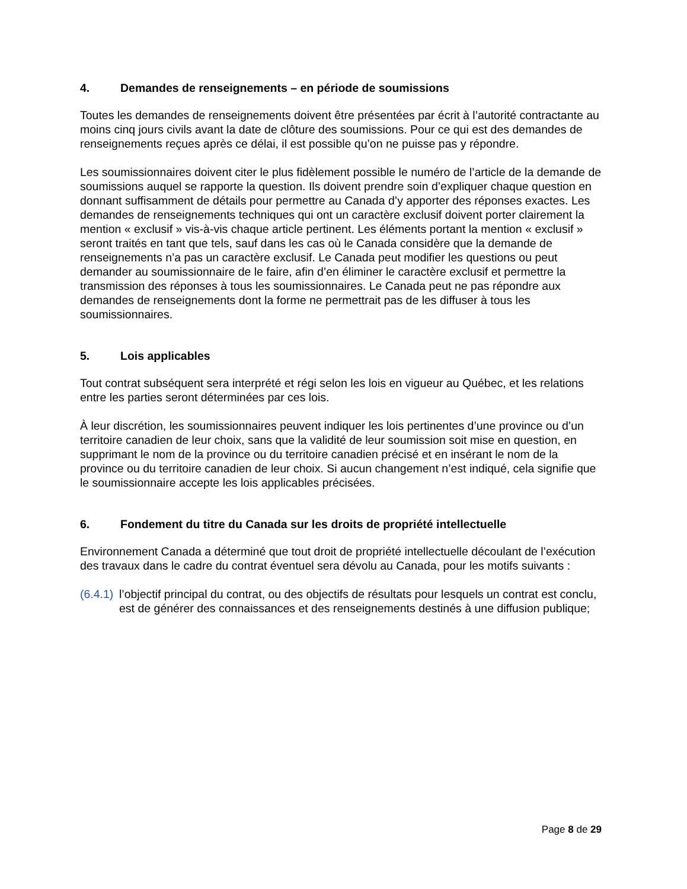4. Demandes de renseignements – en période de soumissions
Toutes les demandes de renseignements doivent être présentées par écrit à l’autorité contractante au moins cinq jours civils avant la date de clôture des soumissions. Pour ce qui est des demandes de renseignements reçues après ce délai, il est possible qu’on ne puisse pas y répondre.
Les soumissionnaires doivent citer le plus fidèlement possible le numéro de l’article de la demande de soumissions auquel se rapporte la question. Ils doivent prendre soin d’expliquer chaque question en donnant suffisamment de détails pour permettre au Canada d’y apporter des réponses exactes. Les demandes de renseignements techniques qui ont un caractère exclusif doivent porter clairement la mention « exclusif » vis-à-vis chaque article pertinent. Les éléments portant la mention « exclusif » seront traités en tant que tels, sauf dans les cas où le Canada considère que la demande de renseignements n’a pas un caractère exclusif. Le Canada peut modifier les questions ou peut demander au soumissionnaire de le faire, afin d’en éliminer le caractère exclusif et permettre la transmission des réponses à tous les soumissionnaires. Le Canada peut ne pas répondre aux demandes de renseignements dont la forme ne permettrait pas de les diffuser à tous les soumissionnaires.
5. Lois applicables
Tout contrat subséquent sera interprété et régi selon les lois en vigueur au Québec, et les relations entre les parties seront déterminées par ces lois.
À leur discrétion, les soumissionnaires peuvent indiquer les lois pertinentes d’une province ou d’un territoire canadien de leur choix, sans que la validité de leur soumission soit mise en question, en supprimant le nom de la province ou du territoire canadien précisé et en insérant le nom de la province ou du territoire canadien de leur choix. Si aucun changement n’est indiqué, cela signifie que le soumissionnaire accepte les lois applicables précisées.
6. Fondement du titre du Canada sur les droits de propriété intellectuelle
Environnement Canada a déterminé que tout droit de propriété intellectuelle découlant de l’exécution des travaux dans le cadre du contrat éventuel sera dévolu au Canada, pour les motifs suivants :
(6.4.1)
l’objectif principal du contrat, ou des objectifs de résultats pour lesquels un contrat est conclu, est de générer des connaissances et des renseignements destinés à une diffusion publique;
Page 8 de 29